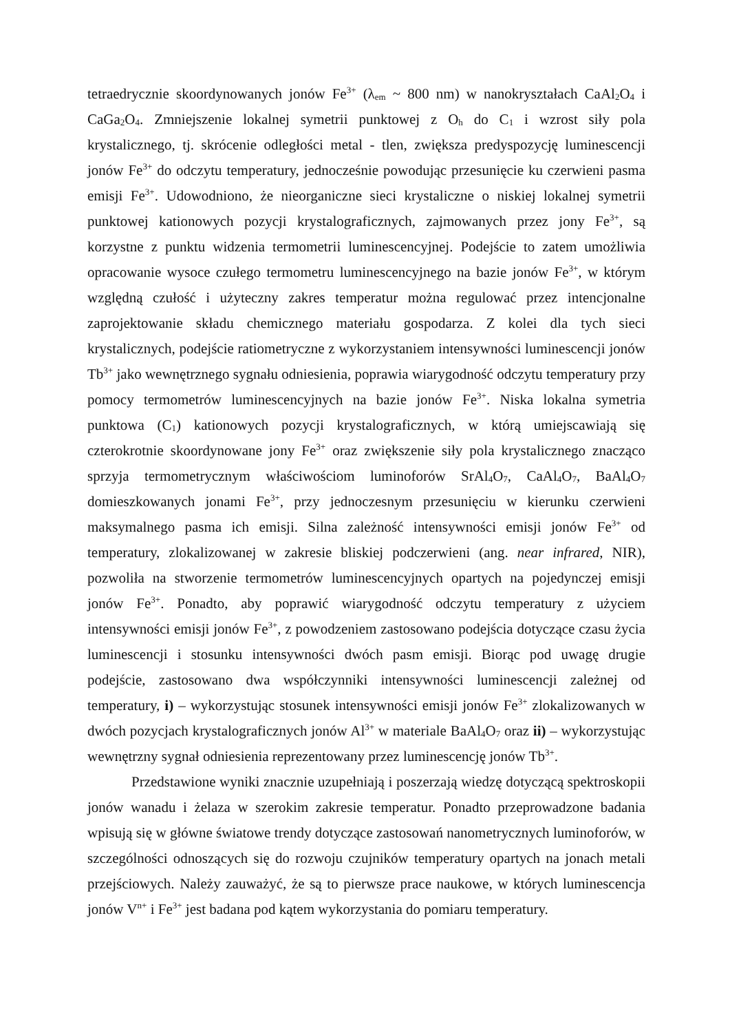tetraedrycznie skoordynowanych jonów Fe<sup>3+</sup> (λ<sub>em</sub> ~ 800 nm) w nanokryształach CaAl<sub>2</sub>O<sub>4</sub> i CaGa<sub>2</sub>O<sub>4</sub>. Zmniejszenie lokalnej symetrii punktowej z O<sub>h</sub> do C<sub>1</sub> i wzrost siły pola krystalicznego, tj. skrócenie odległości metal - tlen, zwiększa predyspozycję luminescencji jonów Fe<sup>3+</sup> do odczytu temperatury, jednocześnie powodując przesunięcie ku czerwieni pasma emisji Fe<sup>3+</sup>. Udowodniono, że nieorganiczne sieci krystaliczne o niskiej lokalnej symetrii punktowej kationowych pozycji krystalograficznych, zajmowanych przez jony Fe<sup>3+</sup>, są korzystne z punktu widzenia termometrii luminescencyjnej. Podejście to zatem umożliwia opracowanie wysoce czułego termometru luminescencyjnego na bazie jonów Fe<sup>3+</sup>, w którym względną czułość i użyteczny zakres temperatur można regulować przez intencjonalne zaprojektowanie składu chemicznego materiału gospodarza. Z kolei dla tych sieci krystalicznych, podejście ratiometryczne z wykorzystaniem intensywności luminescencji jonów Tb<sup>3+</sup> jako wewnętrznego sygnału odniesienia, poprawia wiarygodność odczytu temperatury przy pomocy termometrów luminescencyjnych na bazie jonów Fe<sup>3+</sup>. Niska lokalna symetria punktowa (C<sub>1</sub>) kationowych pozycji krystalograficznych, w którą umiejscawiają się czterokrotnie skoordynowane jony Fe<sup>3+</sup> oraz zwiększenie siły pola krystalicznego znacząco sprzyja termometrycznym właściwościom luminoforów SrAl<sub>4</sub>O<sub>7</sub>, CaAl<sub>4</sub>O<sub>7</sub>, BaAl<sub>4</sub>O<sub>7</sub> domieszkowanych jonami Fe<sup>3+</sup>, przy jednoczesnym przesunięciu w kierunku czerwieni maksymalnego pasma ich emisji. Silna zależność intensywności emisji jonów Fe<sup>3+</sup> od temperatury, zlokalizowanej w zakresie bliskiej podczerwieni (ang. near infrared, NIR), pozwoliła na stworzenie termometrów luminescencyjnych opartych na pojedynczej emisji jonów Fe<sup>3+</sup>. Ponadto, aby poprawić wiarygodność odczytu temperatury z użyciem intensywności emisji jonów Fe<sup>3+</sup>, z powodzeniem zastosowano podejścia dotyczące czasu życia luminescencji i stosunku intensywności dwóch pasm emisji. Biorąc pod uwagę drugie podejście, zastosowano dwa współczynniki intensywności luminescencji zależnej od temperatury, i) – wykorzystując stosunek intensywności emisji jonów Fe<sup>3+</sup> zlokalizowanych w dwóch pozycjach krystalograficznych jonów Al<sup>3+</sup> w materiale BaAl<sub>4</sub>O<sub>7</sub> oraz ii) – wykorzystując wewnętrzny sygnał odniesienia reprezentowany przez luminescencję jonów Tb<sup>3+</sup>.
Przedstawione wyniki znacznie uzupełniają i poszerzają wiedzę dotyczącą spektroskopii jonów wanadu i żelaza w szerokim zakresie temperatur. Ponadto przeprowadzone badania wpisują się w główne światowe trendy dotyczące zastosowań nanometrycznych luminoforów, w szczególności odnoszących się do rozwoju czujników temperatury opartych na jonach metali przejściowych. Należy zauważyć, że są to pierwsze prace naukowe, w których luminescencja jonów V<sup>n+</sup> i Fe<sup>3+</sup> jest badana pod kątem wykorzystania do pomiaru temperatury.